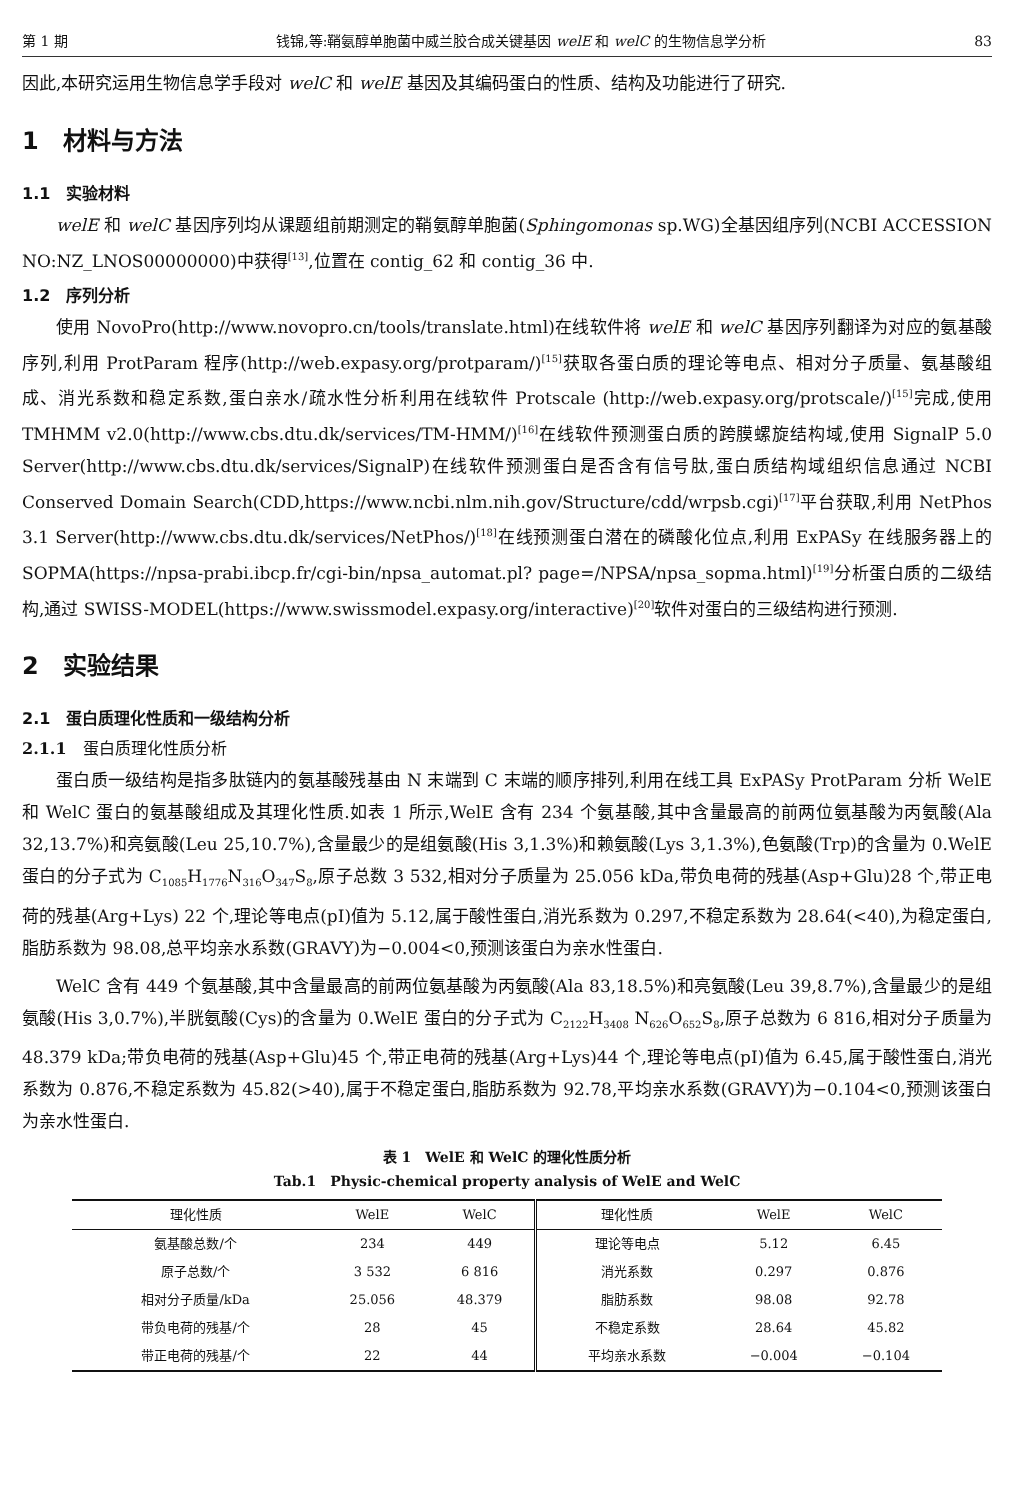第 1 期 钱锦,等:鞘氨醇单胞菌中威兰胶合成关键基因 welE 和 welC 的生物信息学分析 83
因此,本研究运用生物信息学手段对 welC 和 welE 基因及其编码蛋白的性质、结构及功能进行了研究.
1　材料与方法
1.1　实验材料
welE 和 welC 基因序列均从课题组前期测定的鞘氨醇单胞菌(Sphingomonas sp.WG)全基因组序列(NCBI ACCESSION NO:NZ_LNOS00000000)中获得<sup>[13]</sup>,位置在 contig_62 和 contig_36 中.
1.2　序列分析
使用 NovoPro(http://www.novopro.cn/tools/translate.html)在线软件将 welE 和 welC 基因序列翻译为对应的氨基酸序列,利用 ProtParam 程序(http://web.expasy.org/protparam/)<sup>[15]</sup>获取各蛋白质的理论等电点、相对分子质量、氨基酸组成、消光系数和稳定系数,蛋白亲水/疏水性分析利用在线软件 Protscale (http://web.expasy.org/protscale/)<sup>[15]</sup>完成,使用 TMHMM v2.0(http://www.cbs.dtu.dk/services/TM-HMM/)<sup>[16]</sup>在线软件预测蛋白质的跨膜螺旋结构域,使用 SignalP 5.0 Server(http://www.cbs.dtu.dk/services/SignalP)在线软件预测蛋白是否含有信号肽,蛋白质结构域组织信息通过 NCBI Conserved Domain Search(CDD,https://www.ncbi.nlm.nih.gov/Structure/cdd/wrpsb.cgi)<sup>[17]</sup>平台获取,利用 NetPhos 3.1 Server(http://www.cbs.dtu.dk/services/NetPhos/)<sup>[18]</sup>在线预测蛋白潜在的磷酸化位点,利用 ExPASy 在线服务器上的 SOPMA(https://npsa-prabi.ibcp.fr/cgi-bin/npsa_automat.pl? page=/NPSA/npsa_sopma.html)<sup>[19]</sup>分析蛋白质的二级结构,通过 SWISS-MODEL(https://www.swissmodel.expasy.org/interactive)<sup>[20]</sup>软件对蛋白的三级结构进行预测.
2　实验结果
2.1　蛋白质理化性质和一级结构分析
2.1.1　蛋白质理化性质分析
蛋白质一级结构是指多肽链内的氨基酸残基由 N 末端到 C 末端的顺序排列,利用在线工具 ExPASy ProtParam 分析 WelE 和 WelC 蛋白的氨基酸组成及其理化性质.如表 1 所示,WelE 含有 234 个氨基酸,其中含量最高的前两位氨基酸为丙氨酸(Ala 32,13.7%)和亮氨酸(Leu 25,10.7%),含量最少的是组氨酸(His 3,1.3%)和赖氨酸(Lys 3,1.3%),色氨酸(Trp)的含量为 0.WelE 蛋白的分子式为 C<sub>1085</sub>H<sub>1776</sub>N<sub>316</sub>O<sub>347</sub>S<sub>8</sub>,原子总数 3 532,相对分子质量为 25.056 kDa,带负电荷的残基(Asp+Glu)28 个,带正电荷的残基(Arg+Lys) 22 个,理论等电点(pI)值为 5.12,属于酸性蛋白,消光系数为 0.297,不稳定系数为 28.64(<40),为稳定蛋白,脂肪系数为 98.08,总平均亲水系数(GRAVY)为−0.004<0,预测该蛋白为亲水性蛋白.
WelC 含有 449 个氨基酸,其中含量最高的前两位氨基酸为丙氨酸(Ala 83,18.5%)和亮氨酸(Leu 39,8.7%),含量最少的是组氨酸(His 3,0.7%),半胱氨酸(Cys)的含量为 0.WelE 蛋白的分子式为 C<sub>2122</sub>H<sub>3408</sub> N<sub>626</sub>O<sub>652</sub>S<sub>8</sub>,原子总数为 6 816,相对分子质量为 48.379 kDa;带负电荷的残基(Asp+Glu)45 个,带正电荷的残基(Arg+Lys)44 个,理论等电点(pI)值为 6.45,属于酸性蛋白,消光系数为 0.876,不稳定系数为 45.82(>40),属于不稳定蛋白,脂肪系数为 92.78,平均亲水系数(GRAVY)为−0.104<0,预测该蛋白为亲水性蛋白.
表 1　WelE 和 WelC 的理化性质分析
Tab.1　Physic-chemical property analysis of WelE and WelC
| 理化性质 | WelE | WelC | 理化性质 | WelE | WelC |
| --- | --- | --- | --- | --- | --- |
| 氨基酸总数/个 | 234 | 449 | 理论等电点 | 5.12 | 6.45 |
| 原子总数/个 | 3 532 | 6 816 | 消光系数 | 0.297 | 0.876 |
| 相对分子质量/kDa | 25.056 | 48.379 | 脂肪系数 | 98.08 | 92.78 |
| 带负电荷的残基/个 | 28 | 45 | 不稳定系数 | 28.64 | 45.82 |
| 带正电荷的残基/个 | 22 | 44 | 平均亲水系数 | −0.004 | −0.104 |